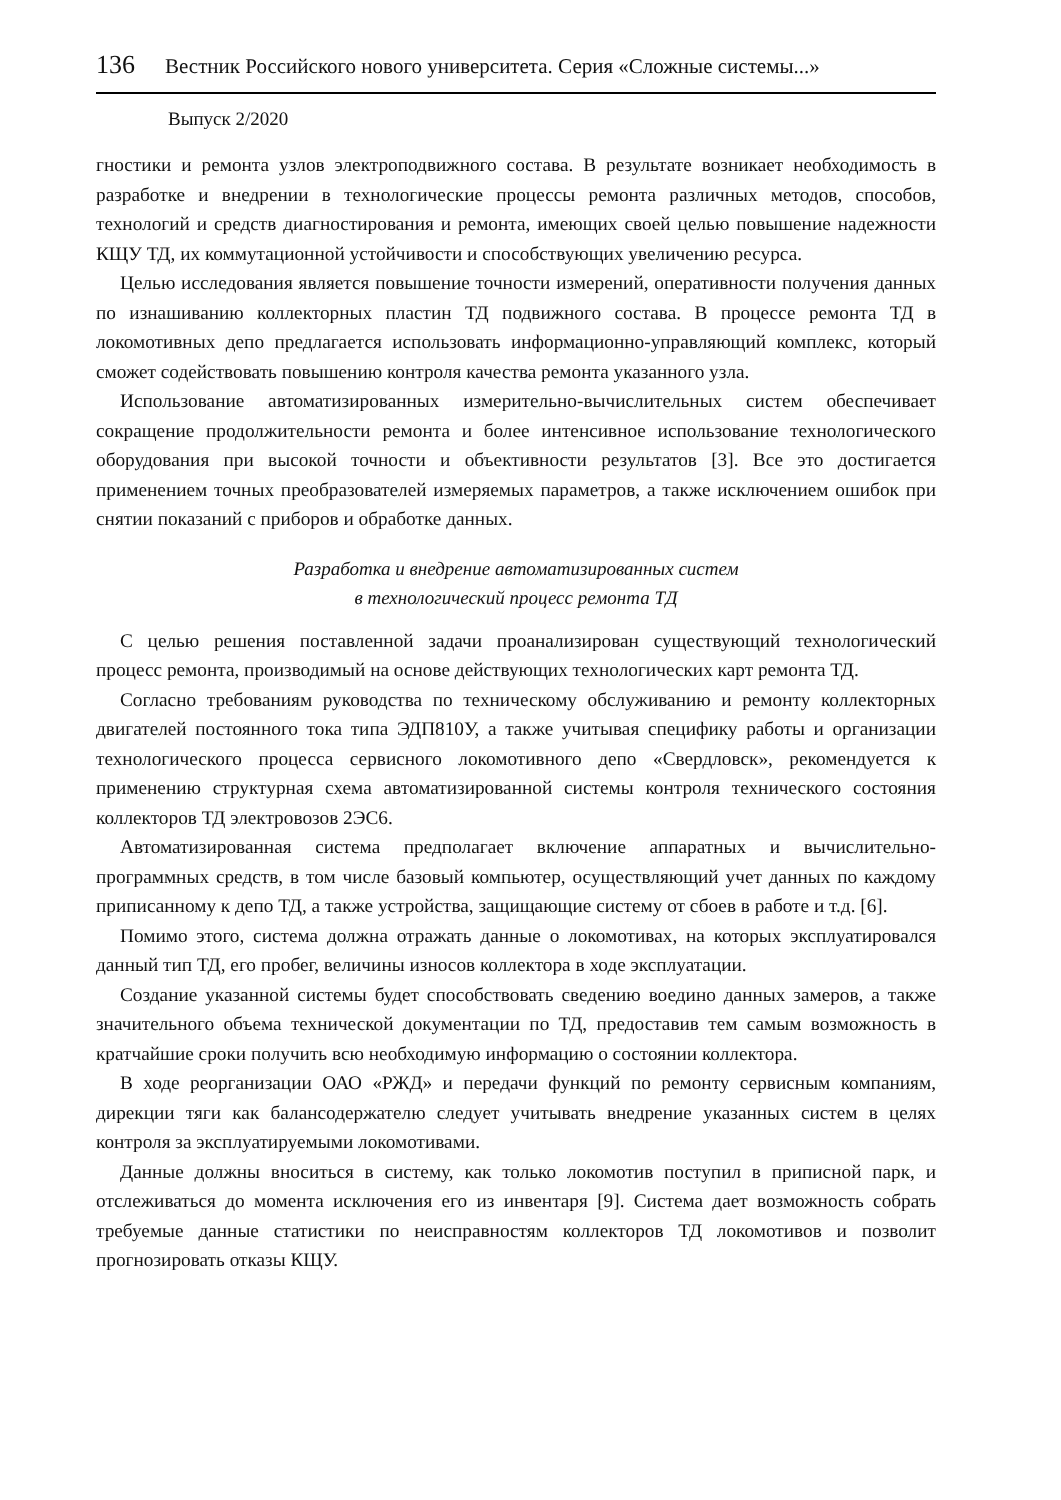136 Вестник Российского нового университета. Серия «Сложные системы...»
Выпуск 2/2020
гностики и ремонта узлов электроподвижного состава. В результате возникает необходимость в разработке и внедрении в технологические процессы ремонта различных методов, способов, технологий и средств диагностирования и ремонта, имеющих своей целью повышение надежности КЩУ ТД, их коммутационной устойчивости и способствующих увеличению ресурса.
Целью исследования является повышение точности измерений, оперативности получения данных по изнашиванию коллекторных пластин ТД подвижного состава. В процессе ремонта ТД в локомотивных депо предлагается использовать информационно-управляющий комплекс, который сможет содействовать повышению контроля качества ремонта указанного узла.
Использование автоматизированных измерительно-вычислительных систем обеспечивает сокращение продолжительности ремонта и более интенсивное использование технологического оборудования при высокой точности и объективности результатов [3]. Все это достигается применением точных преобразователей измеряемых параметров, а также исключением ошибок при снятии показаний с приборов и обработке данных.
Разработка и внедрение автоматизированных систем
в технологический процесс ремонта ТД
С целью решения поставленной задачи проанализирован существующий технологический процесс ремонта, производимый на основе действующих технологических карт ремонта ТД.
Согласно требованиям руководства по техническому обслуживанию и ремонту коллекторных двигателей постоянного тока типа ЭДП810У, а также учитывая специфику работы и организации технологического процесса сервисного локомотивного депо «Свердловск», рекомендуется к применению структурная схема автоматизированной системы контроля технического состояния коллекторов ТД электровозов 2ЭС6.
Автоматизированная система предполагает включение аппаратных и вычислительно-программных средств, в том числе базовый компьютер, осуществляющий учет данных по каждому приписанному к депо ТД, а также устройства, защищающие систему от сбоев в работе и т.д. [6].
Помимо этого, система должна отражать данные о локомотивах, на которых эксплуатировался данный тип ТД, его пробег, величины износов коллектора в ходе эксплуатации.
Создание указанной системы будет способствовать сведению воедино данных замеров, а также значительного объема технической документации по ТД, предоставив тем самым возможность в кратчайшие сроки получить всю необходимую информацию о состоянии коллектора.
В ходе реорганизации ОАО «РЖД» и передачи функций по ремонту сервисным компаниям, дирекции тяги как балансодержателю следует учитывать внедрение указанных систем в целях контроля за эксплуатируемыми локомотивами.
Данные должны вноситься в систему, как только локомотив поступил в приписной парк, и отслеживаться до момента исключения его из инвентаря [9]. Система дает возможность собрать требуемые данные статистики по неисправностям коллекторов ТД локомотивов и позволит прогнозировать отказы КЩУ.